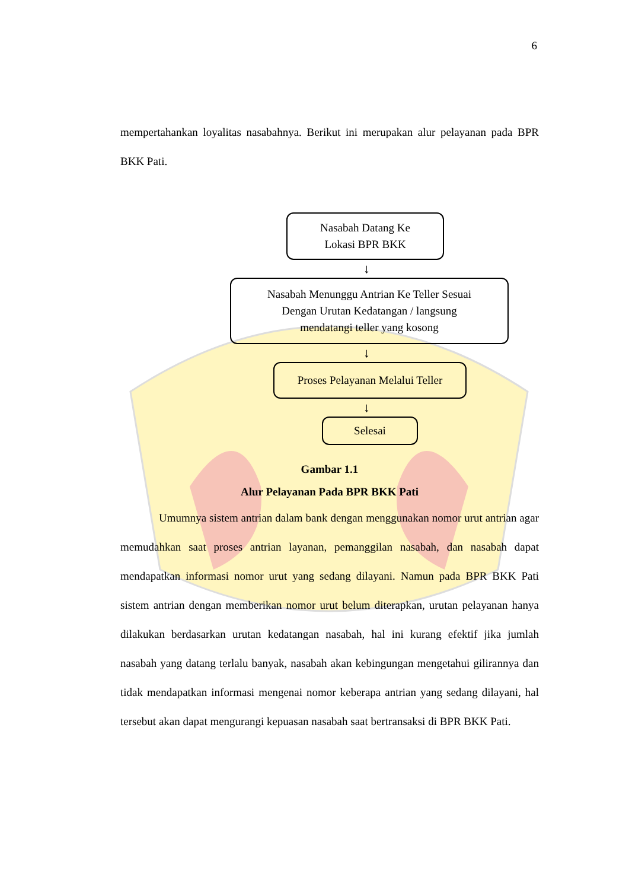6
mempertahankan loyalitas nasabahnya. Berikut ini merupakan alur pelayanan pada BPR BKK Pati.
Nasabah Datang Ke
Lokasi BPR BKK
↓
Nasabah Menunggu Antrian Ke Teller Sesuai
Dengan Urutan Kedatangan / langsung
mendatangi teller yang kosong
↓
Proses Pelayanan Melalui Teller
↓
Selesai
Gambar 1.1
Alur Pelayanan Pada BPR BKK Pati
Umumnya sistem antrian dalam bank dengan menggunakan nomor urut antrian agar memudahkan saat proses antrian layanan, pemanggilan nasabah, dan nasabah dapat mendapatkan informasi nomor urut yang sedang dilayani. Namun pada BPR BKK Pati sistem antrian dengan memberikan nomor urut belum diterapkan, urutan pelayanan hanya dilakukan berdasarkan urutan kedatangan nasabah, hal ini kurang efektif jika jumlah nasabah yang datang terlalu banyak, nasabah akan kebingungan mengetahui gilirannya dan tidak mendapatkan informasi mengenai nomor keberapa antrian yang sedang dilayani, hal tersebut akan dapat mengurangi kepuasan nasabah saat bertransaksi di BPR BKK Pati.